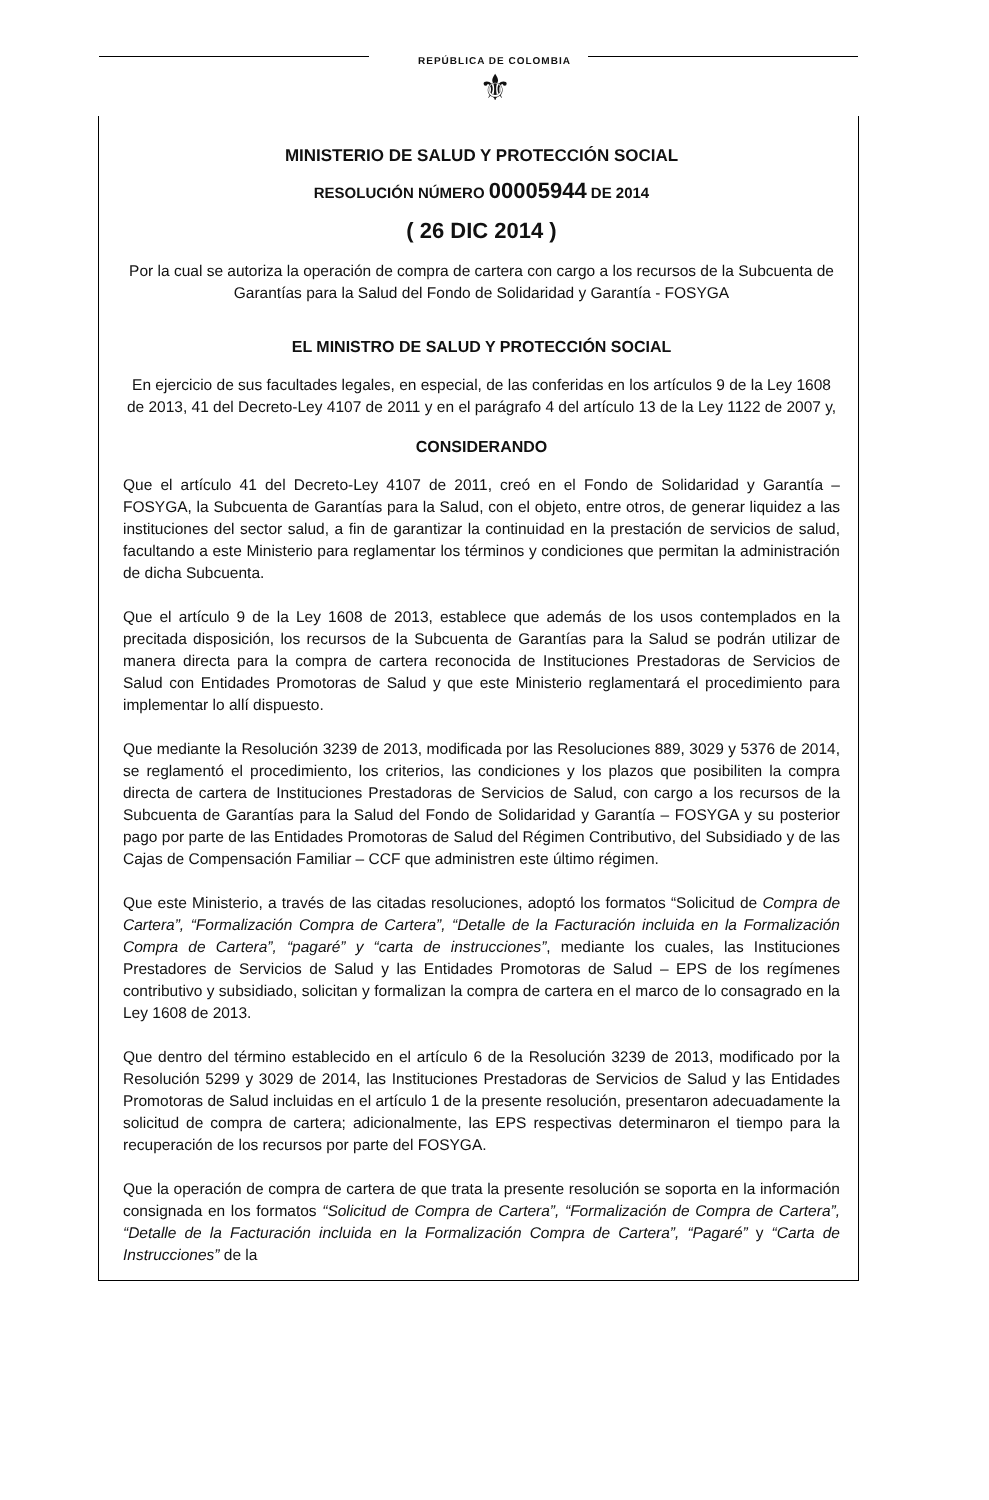REPÚBLICA DE COLOMBIA
⚜
MINISTERIO DE SALUD Y PROTECCIÓN SOCIAL
RESOLUCIÓN NÚMERO 00005944 DE 2014
( 26 DIC 2014 )
Por la cual se autoriza la operación de compra de cartera con cargo a los recursos de la Subcuenta de Garantías para la Salud del Fondo de Solidaridad y Garantía - FOSYGA
EL MINISTRO DE SALUD Y PROTECCIÓN SOCIAL
En ejercicio de sus facultades legales, en especial, de las conferidas en los artículos 9 de la Ley 1608 de 2013, 41 del Decreto-Ley 4107 de 2011 y en el parágrafo 4 del artículo 13 de la Ley 1122 de 2007 y,
CONSIDERANDO
Que el artículo 41 del Decreto-Ley 4107 de 2011, creó en el Fondo de Solidaridad y Garantía – FOSYGA, la Subcuenta de Garantías para la Salud, con el objeto, entre otros, de generar liquidez a las instituciones del sector salud, a fin de garantizar la continuidad en la prestación de servicios de salud, facultando a este Ministerio para reglamentar los términos y condiciones que permitan la administración de dicha Subcuenta.
Que el artículo 9 de la Ley 1608 de 2013, establece que además de los usos contemplados en la precitada disposición, los recursos de la Subcuenta de Garantías para la Salud se podrán utilizar de manera directa para la compra de cartera reconocida de Instituciones Prestadoras de Servicios de Salud con Entidades Promotoras de Salud y que este Ministerio reglamentará el procedimiento para implementar lo allí dispuesto.
Que mediante la Resolución 3239 de 2013, modificada por las Resoluciones 889, 3029 y 5376 de 2014, se reglamentó el procedimiento, los criterios, las condiciones y los plazos que posibiliten la compra directa de cartera de Instituciones Prestadoras de Servicios de Salud, con cargo a los recursos de la Subcuenta de Garantías para la Salud del Fondo de Solidaridad y Garantía – FOSYGA y su posterior pago por parte de las Entidades Promotoras de Salud del Régimen Contributivo, del Subsidiado y de las Cajas de Compensación Familiar – CCF que administren este último régimen.
Que este Ministerio, a través de las citadas resoluciones, adoptó los formatos “Solicitud de Compra de Cartera”, “Formalización Compra de Cartera”, “Detalle de la Facturación incluida en la Formalización Compra de Cartera”, “pagaré” y “carta de instrucciones”, mediante los cuales, las Instituciones Prestadores de Servicios de Salud y las Entidades Promotoras de Salud – EPS de los regímenes contributivo y subsidiado, solicitan y formalizan la compra de cartera en el marco de lo consagrado en la Ley 1608 de 2013.
Que dentro del término establecido en el artículo 6 de la Resolución 3239 de 2013, modificado por la Resolución 5299 y 3029 de 2014, las Instituciones Prestadoras de Servicios de Salud y las Entidades Promotoras de Salud incluidas en el artículo 1 de la presente resolución, presentaron adecuadamente la solicitud de compra de cartera; adicionalmente, las EPS respectivas determinaron el tiempo para la recuperación de los recursos por parte del FOSYGA.
Que la operación de compra de cartera de que trata la presente resolución se soporta en la información consignada en los formatos “Solicitud de Compra de Cartera”, “Formalización de Compra de Cartera”, “Detalle de la Facturación incluida en la Formalización Compra de Cartera”, “Pagaré” y “Carta de Instrucciones” de la